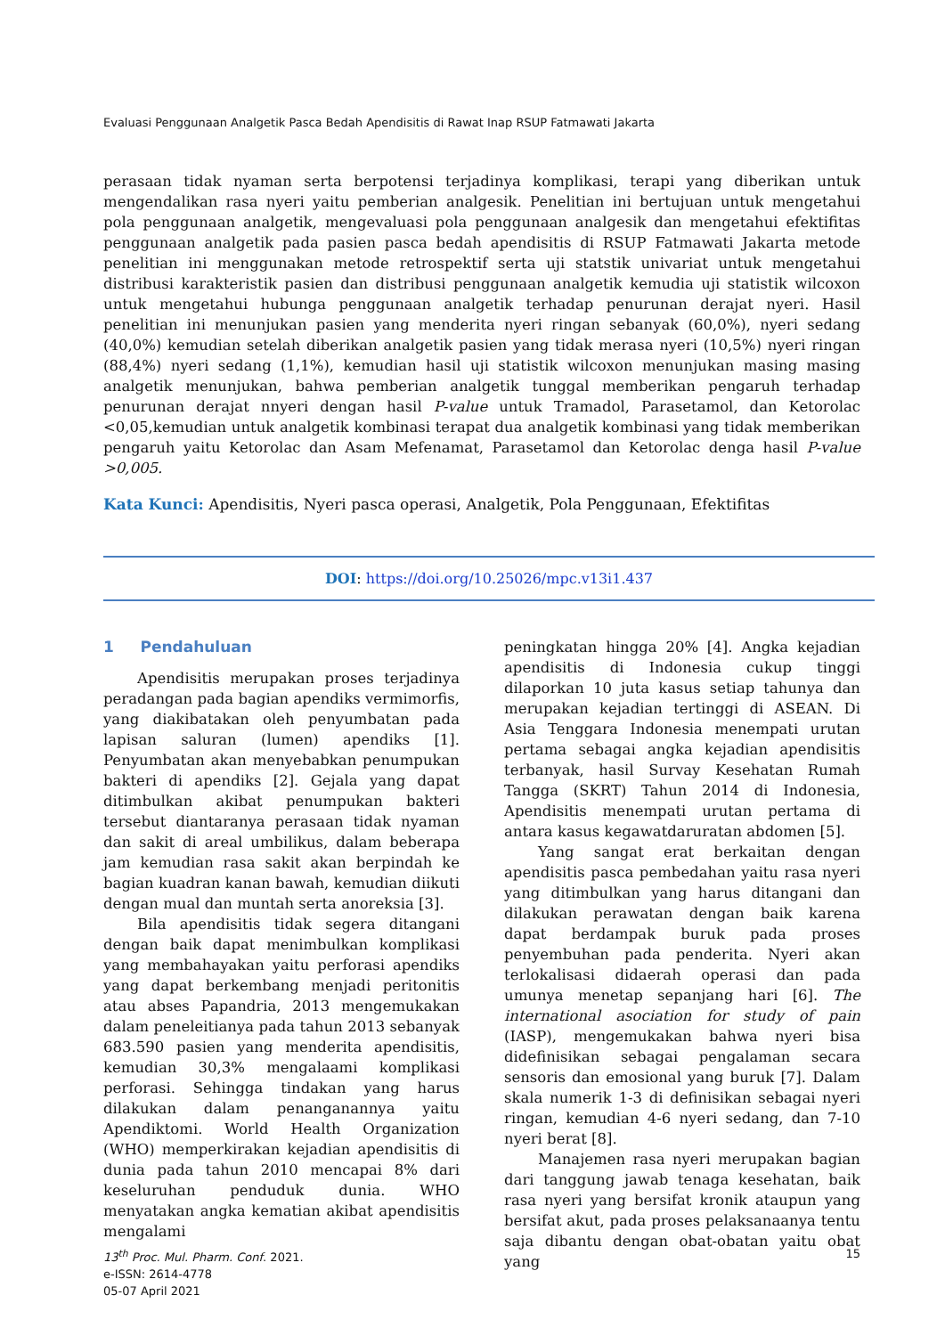Evaluasi Penggunaan Analgetik Pasca Bedah Apendisitis di Rawat Inap RSUP Fatmawati Jakarta
perasaan tidak nyaman serta berpotensi terjadinya komplikasi, terapi yang diberikan untuk mengendalikan rasa nyeri yaitu pemberian analgesik. Penelitian ini bertujuan untuk mengetahui pola penggunaan analgetik, mengevaluasi pola penggunaan analgesik dan mengetahui efektifitas penggunaan analgetik pada pasien pasca bedah apendisitis di RSUP Fatmawati Jakarta metode penelitian ini menggunakan metode retrospektif serta uji statstik univariat untuk mengetahui distribusi karakteristik pasien dan distribusi penggunaan analgetik kemudia uji statistik wilcoxon untuk mengetahui hubunga penggunaan analgetik terhadap penurunan derajat nyeri. Hasil penelitian ini menunjukan pasien yang menderita nyeri ringan sebanyak (60,0%), nyeri sedang (40,0%) kemudian setelah diberikan analgetik pasien yang tidak merasa nyeri (10,5%) nyeri ringan (88,4%) nyeri sedang (1,1%), kemudian hasil uji statistik wilcoxon menunjukan masing masing analgetik menunjukan, bahwa pemberian analgetik tunggal memberikan pengaruh terhadap penurunan derajat nnyeri dengan hasil P-value untuk Tramadol, Parasetamol, dan Ketorolac <0,05,kemudian untuk analgetik kombinasi terapat dua analgetik kombinasi yang tidak memberikan pengaruh yaitu Ketorolac dan Asam Mefenamat, Parasetamol dan Ketorolac denga hasil P-value >0,005.
Kata Kunci: Apendisitis, Nyeri pasca operasi, Analgetik, Pola Penggunaan, Efektifitas
DOI: https://doi.org/10.25026/mpc.v13i1.437
1 Pendahuluan
Apendisitis merupakan proses terjadinya peradangan pada bagian apendiks vermimorfis, yang diakibatakan oleh penyumbatan pada lapisan saluran (lumen) apendiks [1]. Penyumbatan akan menyebabkan penumpukan bakteri di apendiks [2]. Gejala yang dapat ditimbulkan akibat penumpukan bakteri tersebut diantaranya perasaan tidak nyaman dan sakit di areal umbilikus, dalam beberapa jam kemudian rasa sakit akan berpindah ke bagian kuadran kanan bawah, kemudian diikuti dengan mual dan muntah serta anoreksia [3].
Bila apendisitis tidak segera ditangani dengan baik dapat menimbulkan komplikasi yang membahayakan yaitu perforasi apendiks yang dapat berkembang menjadi peritonitis atau abses Papandria, 2013 mengemukakan dalam peneleitianya pada tahun 2013 sebanyak 683.590 pasien yang menderita apendisitis, kemudian 30,3% mengalaami komplikasi perforasi. Sehingga tindakan yang harus dilakukan dalam penanganannya yaitu Apendiktomi. World Health Organization (WHO) memperkirakan kejadian apendisitis di dunia pada tahun 2010 mencapai 8% dari keseluruhan penduduk dunia. WHO menyatakan angka kematian akibat apendisitis mengalami
peningkatan hingga 20% [4]. Angka kejadian apendisitis di Indonesia cukup tinggi dilaporkan 10 juta kasus setiap tahunya dan merupakan kejadian tertinggi di ASEAN. Di Asia Tenggara Indonesia menempati urutan pertama sebagai angka kejadian apendisitis terbanyak, hasil Survay Kesehatan Rumah Tangga (SKRT) Tahun 2014 di Indonesia, Apendisitis menempati urutan pertama di antara kasus kegawatdaruratan abdomen [5].
Yang sangat erat berkaitan dengan apendisitis pasca pembedahan yaitu rasa nyeri yang ditimbulkan yang harus ditangani dan dilakukan perawatan dengan baik karena dapat berdampak buruk pada proses penyembuhan pada penderita. Nyeri akan terlokalisasi didaerah operasi dan pada umunya menetap sepanjang hari [6]. The international asociation for study of pain (IASP), mengemukakan bahwa nyeri bisa didefinisikan sebagai pengalaman secara sensoris dan emosional yang buruk [7]. Dalam skala numerik 1-3 di definisikan sebagai nyeri ringan, kemudian 4-6 nyeri sedang, dan 7-10 nyeri berat [8].
Manajemen rasa nyeri merupakan bagian dari tanggung jawab tenaga kesehatan, baik rasa nyeri yang bersifat kronik ataupun yang bersifat akut, pada proses pelaksanaanya tentu saja dibantu dengan obat-obatan yaitu obat yang
13<sup>th</sup> Proc. Mul. Pharm. Conf. 2021.
e-ISSN: 2614-4778
05-07 April 2021
15